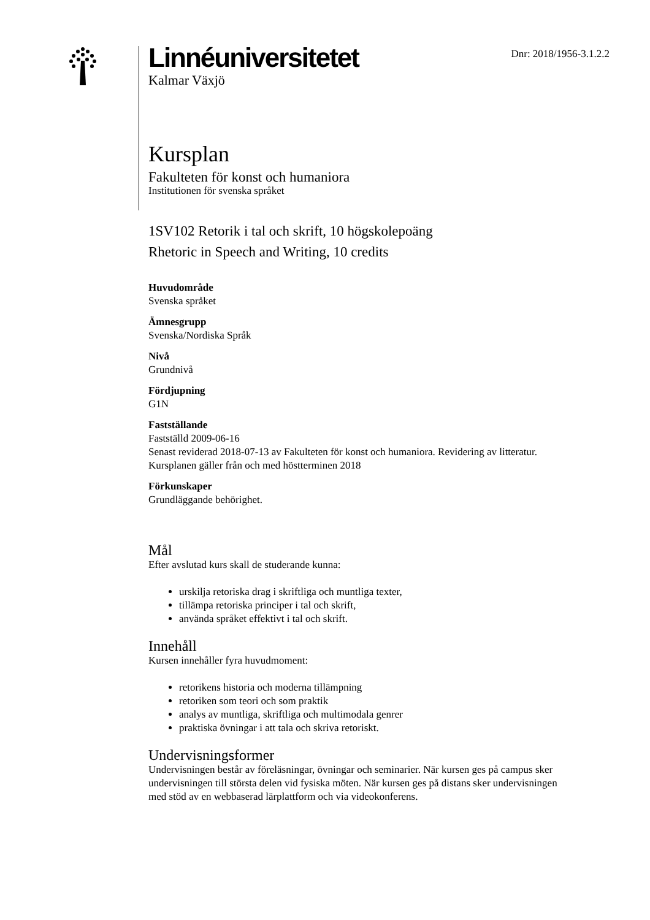Linnéuniversitetet
Kalmar Växjö
Dnr: 2018/1956-3.1.2.2
Kursplan
Fakulteten för konst och humaniora
Institutionen för svenska språket
1SV102 Retorik i tal och skrift, 10 högskolepoäng
Rhetoric in Speech and Writing, 10 credits
Huvudområde
Svenska språket
Ämnesgrupp
Svenska/Nordiska Språk
Nivå
Grundnivå
Fördjupning
G1N
Fastställande
Fastställd 2009-06-16
Senast reviderad 2018-07-13 av Fakulteten för konst och humaniora. Revidering av litteratur.
Kursplanen gäller från och med höstterminen 2018
Förkunskaper
Grundläggande behörighet.
Mål
Efter avslutad kurs skall de studerande kunna:
urskilja retoriska drag i skriftliga och muntliga texter,
tillämpa retoriska principer i tal och skrift,
använda språket effektivt i tal och skrift.
Innehåll
Kursen innehåller fyra huvudmoment:
retorikens historia och moderna tillämpning
retoriken som teori och som praktik
analys av muntliga, skriftliga och multimodala genrer
praktiska övningar i att tala och skriva retoriskt.
Undervisningsformer
Undervisningen består av föreläsningar, övningar och seminarier. När kursen ges på campus sker undervisningen till största delen vid fysiska möten. När kursen ges på distans sker undervisningen med stöd av en webbaserad lärplattform och via videokonferens.